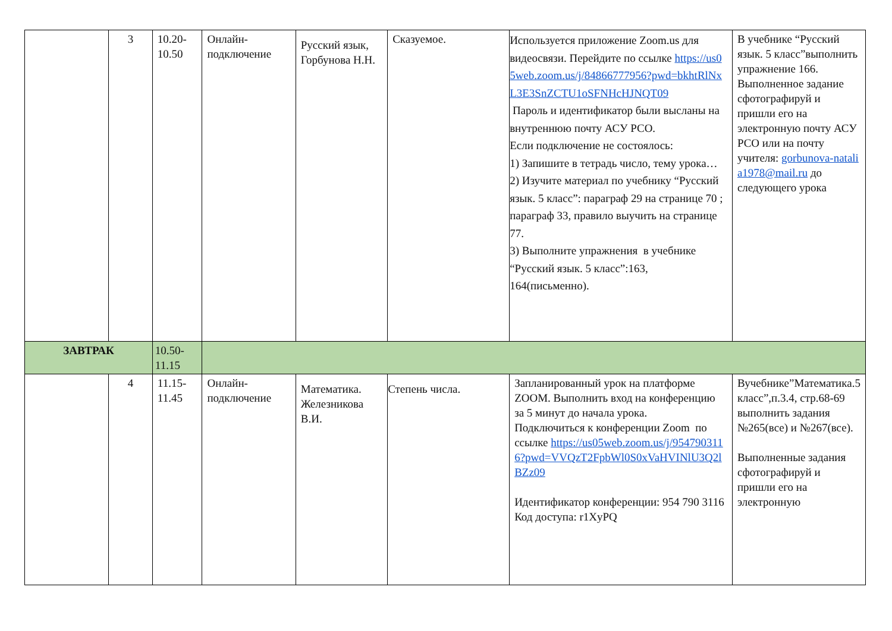| | 3 | 10.20- 10.50 | Онлайн- подключение | Русский язык, Горбунова Н.Н. | Сказуемое. | Используется приложение Zoom.us для видеосвязи. Перейдите по ссылке https://us05web.zoom.us/j/84866777956?pwd=bkhtRlNxL3E3SnZCTU1oSFNHcHJNQT09 Пароль и идентификатор были высланы на внутреннюю почту АСУ РСО. Если подключение не состоялось: 1) Запишите в тетрадь число, тему урока… 2) Изучите материал по учебнику “Русский язык. 5 класс”: параграф 29 на странице 70 ; параграф 33, правило выучить на странице 77. 3) Выполните упражнения в учебнике “Русский язык. 5 класс”:163, 164(письменно). | В учебнике “Русский язык. 5 класс”выполнить упражнение 166. Выполненное задание сфотографируй и пришли его на электронную почту АСУ РСО или на почту учителя: gorbunova-natalia1978@mail.ru до следующего урока |
| ЗАВТРАК | | 10.50- 11.15 | | | | | |
| | 4 | 11.15- 11.45 | Онлайн- подключение | Математика. Железникова В.И. | Степень числа. | Запланированный урок на платформе ZOOM. Выполнить вход на конференцию за 5 минут до начала урока. Подключиться к конференции Zoom по ссылке https://us05web.zoom.us/j/9547903116?pwd=VVQzT2FpbWl0S0xVaHVINlU3Q2lBZz09 Идентификатор конференции: 954 790 3116 Код доступа: r1XyPQ | Вучебнике”Математика.5 класс”,п.3.4, стр.68-69 выполнить задания №265(все) и №267(все). Выполненные задания сфотографируй и пришли его на электронную |